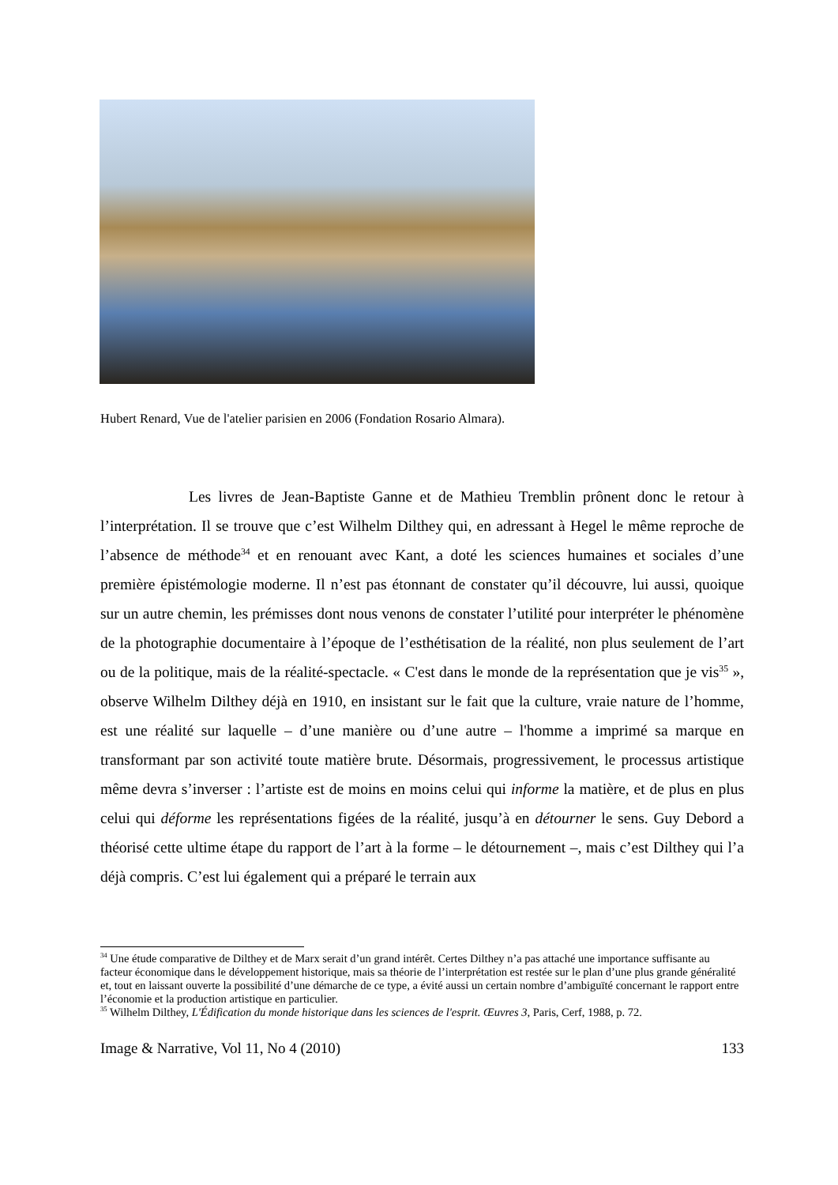Hubert Renard, Vue de l'atelier parisien en 2006 (Fondation Rosario Almara).
Les livres de Jean-Baptiste Ganne et de Mathieu Tremblin prônent donc le retour à l’interprétation. Il se trouve que c’est Wilhelm Dilthey qui, en adressant à Hegel le même reproche de l’absence de méthode<sup>34</sup> et en renouant avec Kant, a doté les sciences humaines et sociales d’une première épistémologie moderne. Il n’est pas étonnant de constater qu’il découvre, lui aussi, quoique sur un autre chemin, les prémisses dont nous venons de constater l’utilité pour interpréter le phénomène de la photographie documentaire à l’époque de l’esthétisation de la réalité, non plus seulement de l’art ou de la politique, mais de la réalité-spectacle. « C'est dans le monde de la représentation que je vis<sup>35</sup> », observe Wilhelm Dilthey déjà en 1910, en insistant sur le fait que la culture, vraie nature de l’homme, est une réalité sur laquelle – d’une manière ou d’une autre – l'homme a imprimé sa marque en transformant par son activité toute matière brute. Désormais, progressivement, le processus artistique même devra s’inverser : l’artiste est de moins en moins celui qui informe la matière, et de plus en plus celui qui déforme les représentations figées de la réalité, jusqu’à en détourner le sens. Guy Debord a théorisé cette ultime étape du rapport de l’art à la forme – le détournement –, mais c’est Dilthey qui l’a déjà compris. C’est lui également qui a préparé le terrain aux
<sup>34</sup> Une étude comparative de Dilthey et de Marx serait d’un grand intérêt. Certes Dilthey n’a pas attaché une importance suffisante au facteur économique dans le développement historique, mais sa théorie de l’interprétation est restée sur le plan d’une plus grande généralité et, tout en laissant ouverte la possibilité d’une démarche de ce type, a évité aussi un certain nombre d’ambiguïté concernant le rapport entre l’économie et la production artistique en particulier.
<sup>35</sup> Wilhelm Dilthey, L'Édification du monde historique dans les sciences de l'esprit. Œuvres 3, Paris, Cerf, 1988, p. 72.
Image & Narrative, Vol 11, No 4 (2010) 133